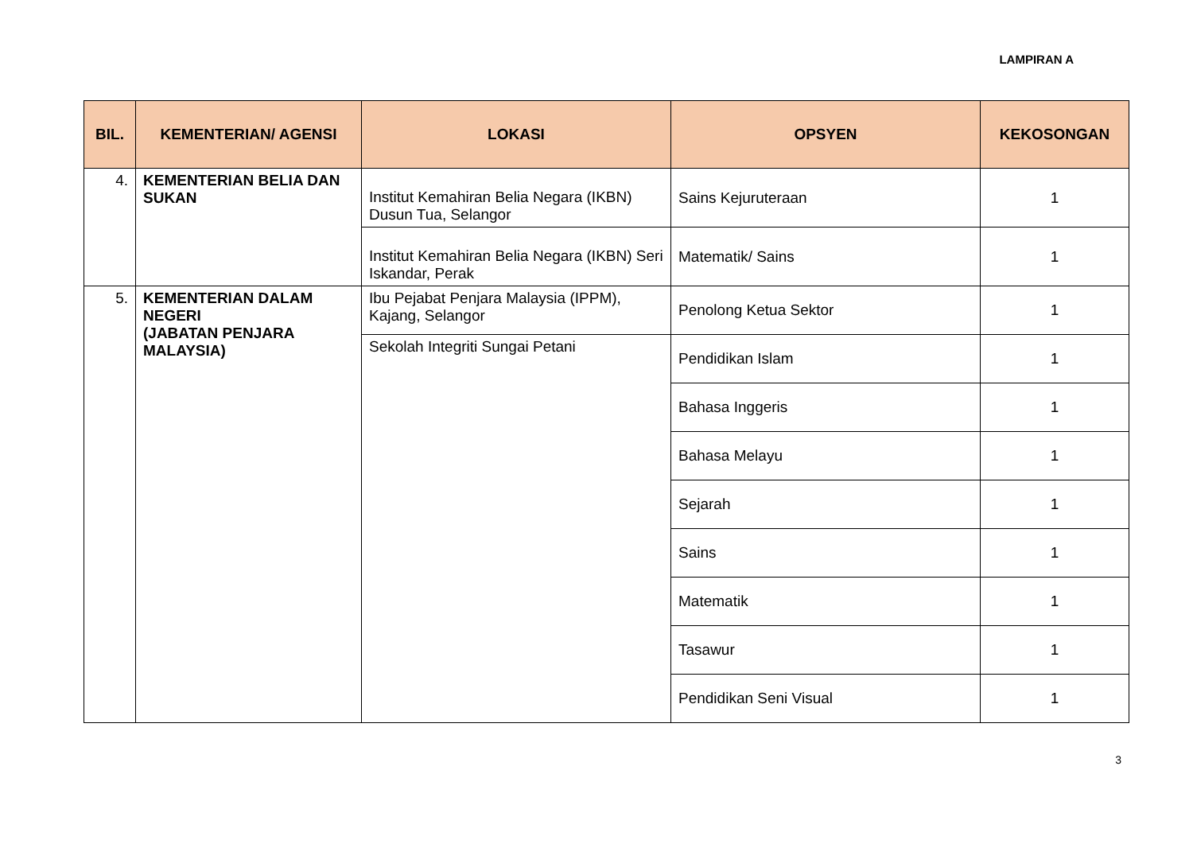LAMPIRAN A
| BIL. | KEMENTERIAN/ AGENSI | LOKASI | OPSYEN | KEKOSONGAN |
| --- | --- | --- | --- | --- |
| 4. | KEMENTERIAN BELIA DAN SUKAN | Institut Kemahiran Belia Negara (IKBN) Dusun Tua, Selangor | Sains Kejuruteraan | 1 |
| | | Institut Kemahiran Belia Negara (IKBN) Seri Iskandar, Perak | Matematik/ Sains | 1 |
| 5. | KEMENTERIAN DALAM NEGERI (JABATAN PENJARA MALAYSIA) | Ibu Pejabat Penjara Malaysia (IPPM), Kajang, Selangor | Penolong Ketua Sektor | 1 |
| | | Sekolah Integriti Sungai Petani | Pendidikan Islam | 1 |
| | | | Bahasa Inggeris | 1 |
| | | | Bahasa Melayu | 1 |
| | | | Sejarah | 1 |
| | | | Sains | 1 |
| | | | Matematik | 1 |
| | | | Tasawur | 1 |
| | | | Pendidikan Seni Visual | 1 |
3